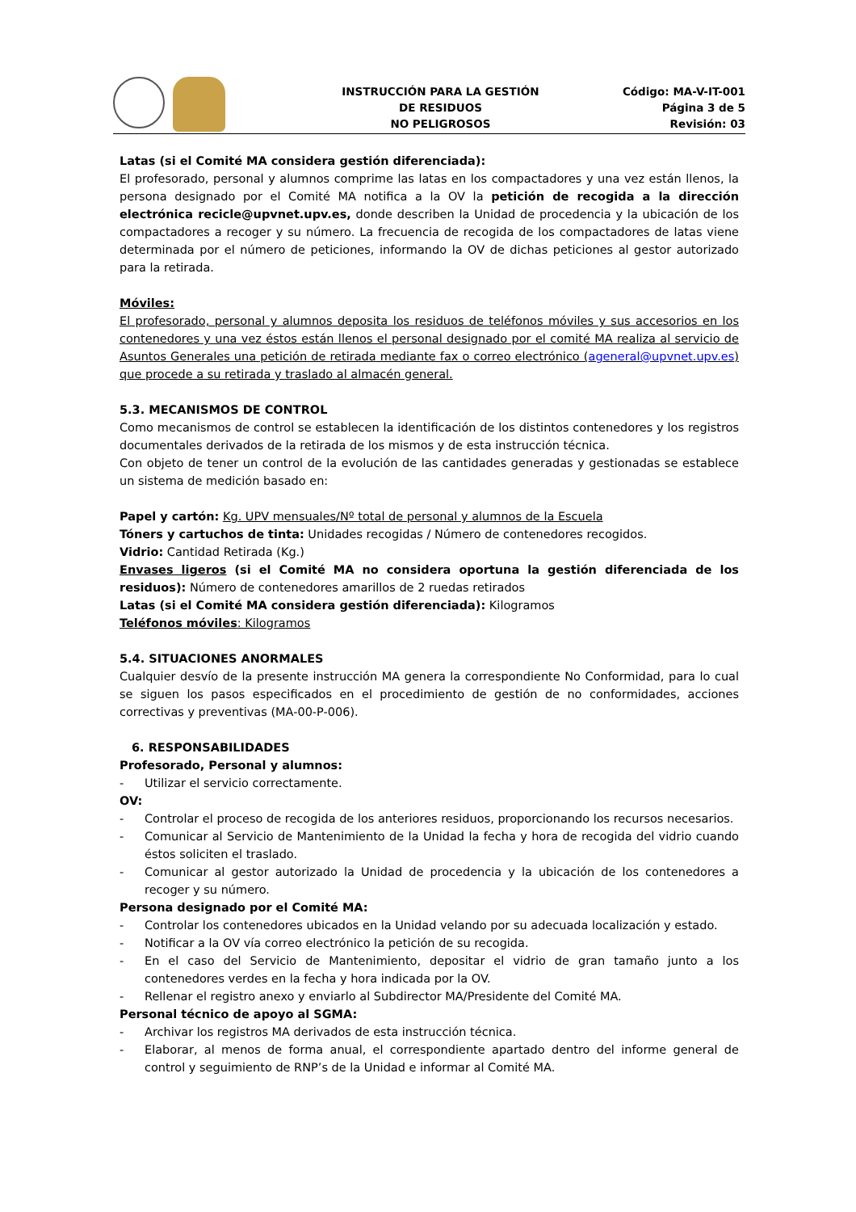INSTRUCCIÓN PARA LA GESTIÓN
DE RESIDUOS
NO PELIGROSOS
Código: MA-V-IT-001
Página 3 de 5
Revisión: 03
Latas (si el Comité MA considera gestión diferenciada):
El profesorado, personal y alumnos comprime las latas en los compactadores y una vez están llenos, la persona designado por el Comité MA notifica a la OV la petición de recogida a la dirección electrónica recicle@upvnet.upv.es, donde describen la Unidad de procedencia y la ubicación de los compactadores a recoger y su número. La frecuencia de recogida de los compactadores de latas viene determinada por el número de peticiones, informando la OV de dichas peticiones al gestor autorizado para la retirada.
Móviles:
El profesorado, personal y alumnos deposita los residuos de teléfonos móviles y sus accesorios en los contenedores y una vez éstos están llenos el personal designado por el comité MA realiza al servicio de Asuntos Generales una petición de retirada mediante fax o correo electrónico (ageneral@upvnet.upv.es) que procede a su retirada y traslado al almacén general.
5.3. MECANISMOS DE CONTROL
Como mecanismos de control se establecen la identificación de los distintos contenedores y los registros documentales derivados de la retirada de los mismos y de esta instrucción técnica.
Con objeto de tener un control de la evolución de las cantidades generadas y gestionadas se establece un sistema de medición basado en:
Papel y cartón: Kg. UPV mensuales/Nº total de personal y alumnos de la Escuela
Tóners y cartuchos de tinta: Unidades recogidas / Número de contenedores recogidos.
Vidrio: Cantidad Retirada (Kg.)
Envases ligeros (si el Comité MA no considera oportuna la gestión diferenciada de los residuos): Número de contenedores amarillos de 2 ruedas retirados
Latas (si el Comité MA considera gestión diferenciada): Kilogramos
Teléfonos móviles: Kilogramos
5.4. SITUACIONES ANORMALES
Cualquier desvío de la presente instrucción MA genera la correspondiente No Conformidad, para lo cual se siguen los pasos especificados en el procedimiento de gestión de no conformidades, acciones correctivas y preventivas (MA-00-P-006).
6. RESPONSABILIDADES
Profesorado, Personal y alumnos:
- Utilizar el servicio correctamente.
OV:
- Controlar el proceso de recogida de los anteriores residuos, proporcionando los recursos necesarios.
- Comunicar al Servicio de Mantenimiento de la Unidad la fecha y hora de recogida del vidrio cuando éstos soliciten el traslado.
- Comunicar al gestor autorizado la Unidad de procedencia y la ubicación de los contenedores a recoger y su número.
Persona designado por el Comité MA:
- Controlar los contenedores ubicados en la Unidad velando por su adecuada localización y estado.
- Notificar a la OV vía correo electrónico la petición de su recogida.
- En el caso del Servicio de Mantenimiento, depositar el vidrio de gran tamaño junto a los contenedores verdes en la fecha y hora indicada por la OV.
- Rellenar el registro anexo y enviarlo al Subdirector MA/Presidente del Comité MA.
Personal técnico de apoyo al SGMA:
- Archivar los registros MA derivados de esta instrucción técnica.
- Elaborar, al menos de forma anual, el correspondiente apartado dentro del informe general de control y seguimiento de RNP’s de la Unidad e informar al Comité MA.